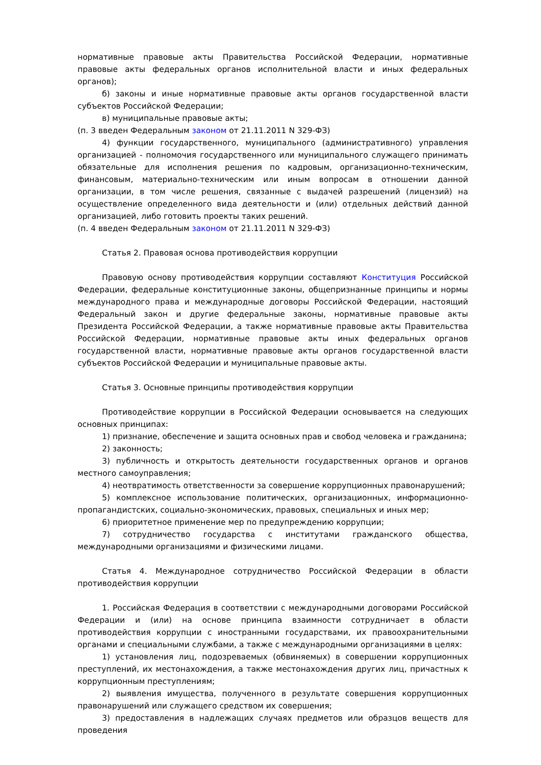нормативные правовые акты Правительства Российской Федерации, нормативные правовые акты федеральных органов исполнительной власти и иных федеральных органов);
б) законы и иные нормативные правовые акты органов государственной власти субъектов Российской Федерации;
в) муниципальные правовые акты;
(п. 3 введен Федеральным законом от 21.11.2011 N 329-ФЗ)
4) функции государственного, муниципального (административного) управления организацией - полномочия государственного или муниципального служащего принимать обязательные для исполнения решения по кадровым, организационно-техническим, финансовым, материально-техническим или иным вопросам в отношении данной организации, в том числе решения, связанные с выдачей разрешений (лицензий) на осуществление определенного вида деятельности и (или) отдельных действий данной организацией, либо готовить проекты таких решений.
(п. 4 введен Федеральным законом от 21.11.2011 N 329-ФЗ)
Статья 2. Правовая основа противодействия коррупции
Правовую основу противодействия коррупции составляют Конституция Российской Федерации, федеральные конституционные законы, общепризнанные принципы и нормы международного права и международные договоры Российской Федерации, настоящий Федеральный закон и другие федеральные законы, нормативные правовые акты Президента Российской Федерации, а также нормативные правовые акты Правительства Российской Федерации, нормативные правовые акты иных федеральных органов государственной власти, нормативные правовые акты органов государственной власти субъектов Российской Федерации и муниципальные правовые акты.
Статья 3. Основные принципы противодействия коррупции
Противодействие коррупции в Российской Федерации основывается на следующих основных принципах:
1) признание, обеспечение и защита основных прав и свобод человека и гражданина;
2) законность;
3) публичность и открытость деятельности государственных органов и органов местного самоуправления;
4) неотвратимость ответственности за совершение коррупционных правонарушений;
5) комплексное использование политических, организационных, информационно-пропагандистских, социально-экономических, правовых, специальных и иных мер;
6) приоритетное применение мер по предупреждению коррупции;
7) сотрудничество государства с институтами гражданского общества, международными организациями и физическими лицами.
Статья 4. Международное сотрудничество Российской Федерации в области противодействия коррупции
1. Российская Федерация в соответствии с международными договорами Российской Федерации и (или) на основе принципа взаимности сотрудничает в области противодействия коррупции с иностранными государствами, их правоохранительными органами и специальными службами, а также с международными организациями в целях:
1) установления лиц, подозреваемых (обвиняемых) в совершении коррупционных преступлений, их местонахождения, а также местонахождения других лиц, причастных к коррупционным преступлениям;
2) выявления имущества, полученного в результате совершения коррупционных правонарушений или служащего средством их совершения;
3) предоставления в надлежащих случаях предметов или образцов веществ для проведения